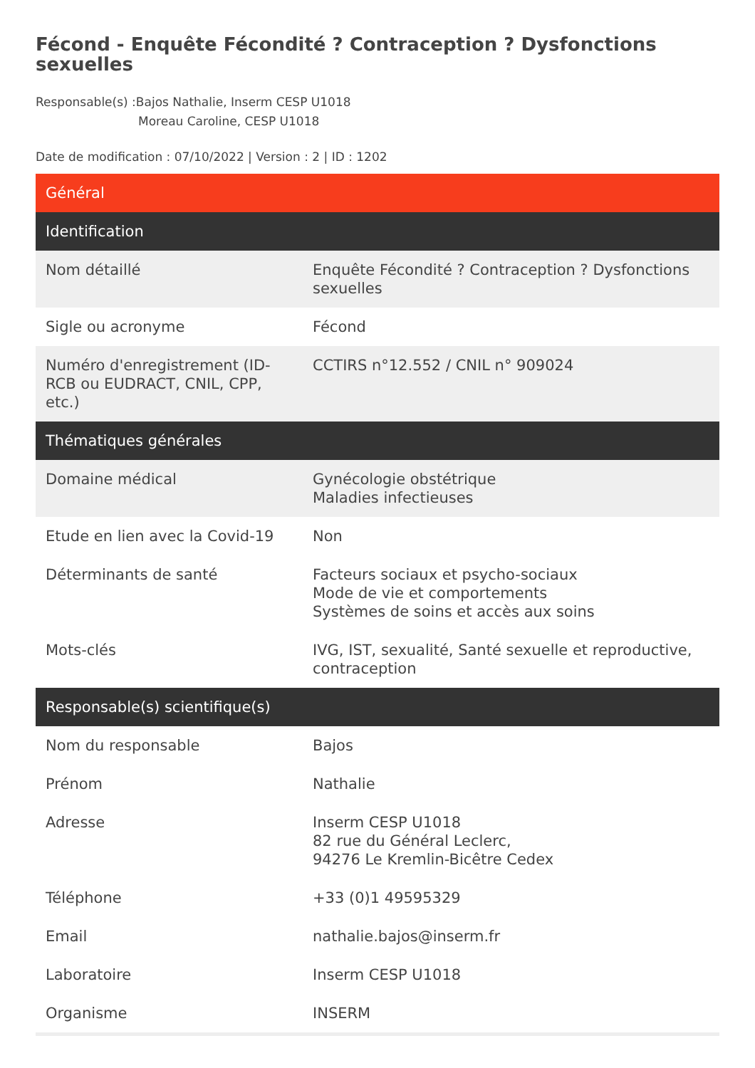Fécond - Enquête Fécondité ? Contraception ? Dysfonctions sexuelles
Responsable(s) :Bajos Nathalie, Inserm CESP U1018
Moreau Caroline, CESP U1018
Date de modification : 07/10/2022 | Version : 2 | ID : 1202
| Général | |
| Identification | |
| Nom détaillé | Enquête Fécondité ? Contraception ? Dysfonctions sexuelles |
| Sigle ou acronyme | Fécond |
| Numéro d'enregistrement (ID-RCB ou EUDRACT, CNIL, CPP, etc.) | CCTIRS n°12.552 / CNIL n° 909024 |
| Thématiques générales | |
| Domaine médical | Gynécologie obstétrique Maladies infectieuses |
| Etude en lien avec la Covid-19 | Non |
| Déterminants de santé | Facteurs sociaux et psycho-sociaux Mode de vie et comportements Systèmes de soins et accès aux soins |
| Mots-clés | IVG, IST, sexualité, Santé sexuelle et reproductive, contraception |
| Responsable(s) scientifique(s) | |
| Nom du responsable | Bajos |
| Prénom | Nathalie |
| Adresse | Inserm CESP U1018 82 rue du Général Leclerc, 94276 Le Kremlin-Bicêtre Cedex |
| Téléphone | +33 (0)1 49595329 |
| Email | nathalie.bajos@inserm.fr |
| Laboratoire | Inserm CESP U1018 |
| Organisme | INSERM |